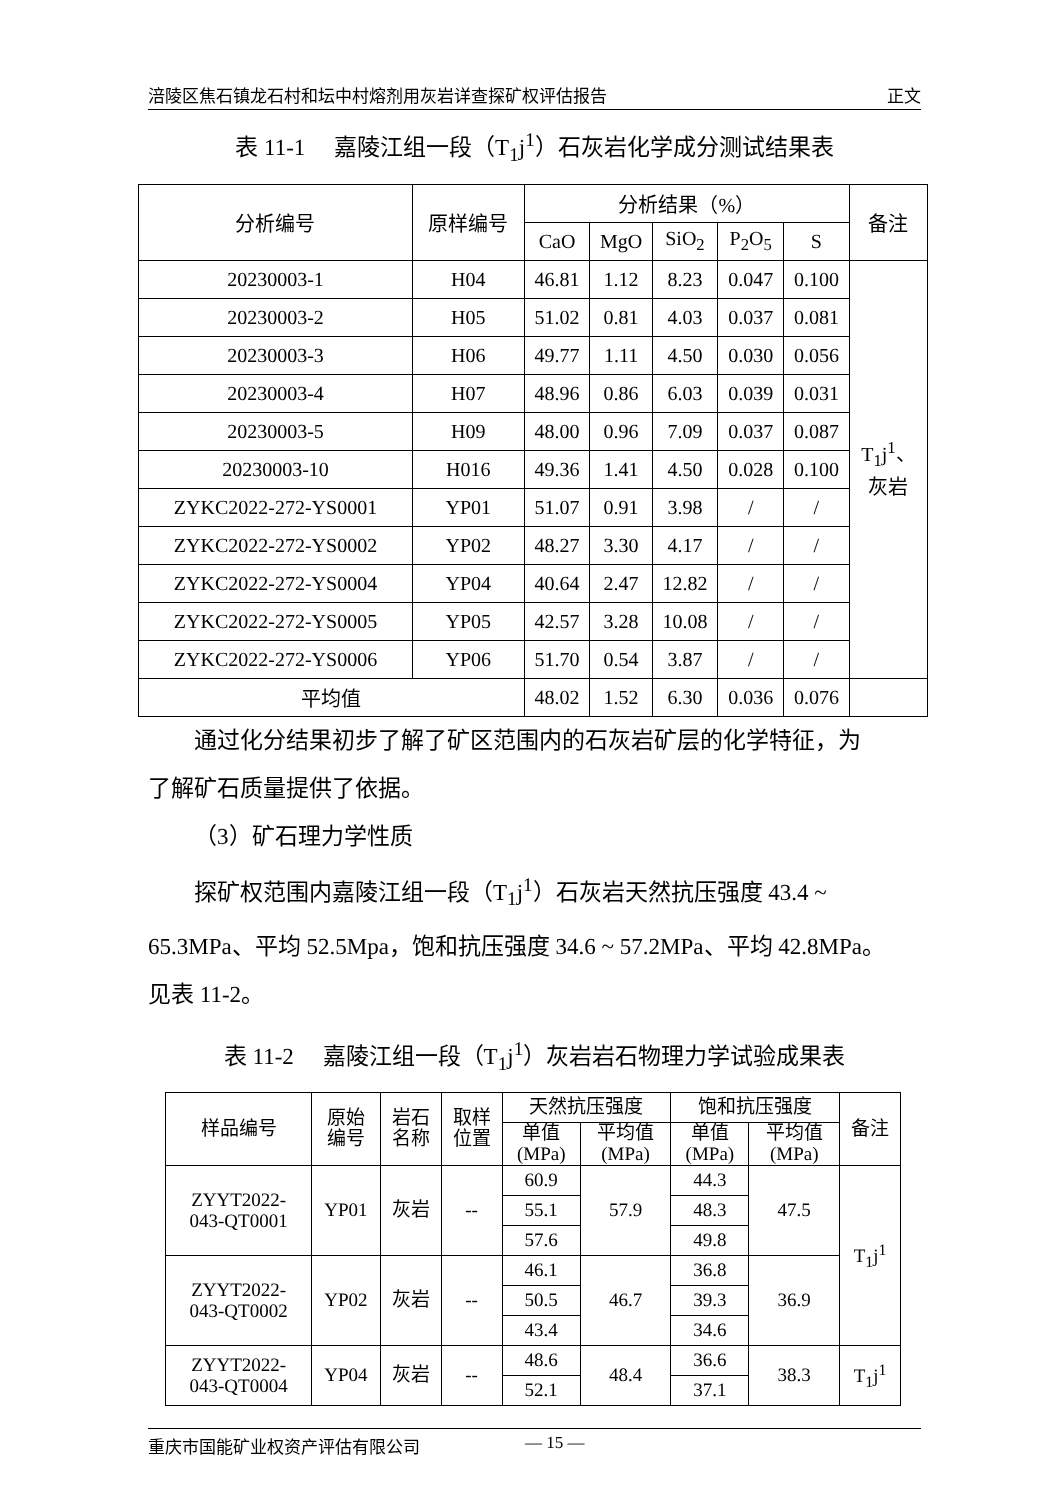涪陵区焦石镇龙石村和坛中村熔剂用灰岩详查探矿权评估报告 正文
表 11-1　 嘉陵江组一段（T<sub>1</sub>j<sup>1</sup>）石灰岩化学成分测试结果表
| 分析编号 | 原样编号 | 分析结果（%） | | | | | 备注 |
| --- | --- | --- | --- | --- | --- | --- | --- |
| | | CaO | MgO | SiO<sub>2</sub> | P<sub>2</sub>O<sub>5</sub> | S | |
| 20230003-1 | H04 | 46.81 | 1.12 | 8.23 | 0.047 | 0.100 | T<sub>1</sub>j<sup>1</sup>、 灰岩 |
| 20230003-2 | H05 | 51.02 | 0.81 | 4.03 | 0.037 | 0.081 | |
| 20230003-3 | H06 | 49.77 | 1.11 | 4.50 | 0.030 | 0.056 | |
| 20230003-4 | H07 | 48.96 | 0.86 | 6.03 | 0.039 | 0.031 | |
| 20230003-5 | H09 | 48.00 | 0.96 | 7.09 | 0.037 | 0.087 | |
| 20230003-10 | H016 | 49.36 | 1.41 | 4.50 | 0.028 | 0.100 | |
| ZYKC2022-272-YS0001 | YP01 | 51.07 | 0.91 | 3.98 | / | / | |
| ZYKC2022-272-YS0002 | YP02 | 48.27 | 3.30 | 4.17 | / | / | |
| ZYKC2022-272-YS0004 | YP04 | 40.64 | 2.47 | 12.82 | / | / | |
| ZYKC2022-272-YS0005 | YP05 | 42.57 | 3.28 | 10.08 | / | / | |
| ZYKC2022-272-YS0006 | YP06 | 51.70 | 0.54 | 3.87 | / | / | |
| 平均值 | | 48.02 | 1.52 | 6.30 | 0.036 | 0.076 | |
通过化分结果初步了解了矿区范围内的石灰岩矿层的化学特征，为
了解矿石质量提供了依据。
（3）矿石理力学性质
探矿权范围内嘉陵江组一段（T<sub>1</sub>j<sup>1</sup>）石灰岩天然抗压强度 43.4 ~
65.3MPa、平均 52.5Mpa，饱和抗压强度 34.6 ~ 57.2MPa、平均 42.8MPa。
见表 11-2。
表 11-2　 嘉陵江组一段（T<sub>1</sub>j<sup>1</sup>）灰岩岩石物理力学试验成果表
| 样品编号 | 原始 编号 | 岩石 名称 | 取样 位置 | 天然抗压强度 | | 饱和抗压强度 | | 备注 |
| --- | --- | --- | --- | --- | --- | --- | --- | --- |
| | | | | 单值 (MPa) | 平均值 (MPa) | 单值 (MPa) | 平均值 (MPa) | |
| ZYYT2022- 043-QT0001 | YP01 | 灰岩 | -- | 60.9 | 57.9 | 44.3 | 47.5 | T<sub>1</sub>j<sup>1</sup> |
| | | | | 55.1 | | 48.3 | | |
| | | | | 57.6 | | 49.8 | | |
| ZYYT2022- 043-QT0002 | YP02 | 灰岩 | -- | 46.1 | 46.7 | 36.8 | 36.9 | |
| | | | | 50.5 | | 39.3 | | |
| | | | | 43.4 | | 34.6 | | |
| ZYYT2022- 043-QT0004 | YP04 | 灰岩 | -- | 48.6 | 48.4 | 36.6 | 38.3 | T<sub>1</sub>j<sup>1</sup> |
| | | | | 52.1 | | 37.1 | | |
重庆市国能矿业权资产评估有限公司 — 15 —